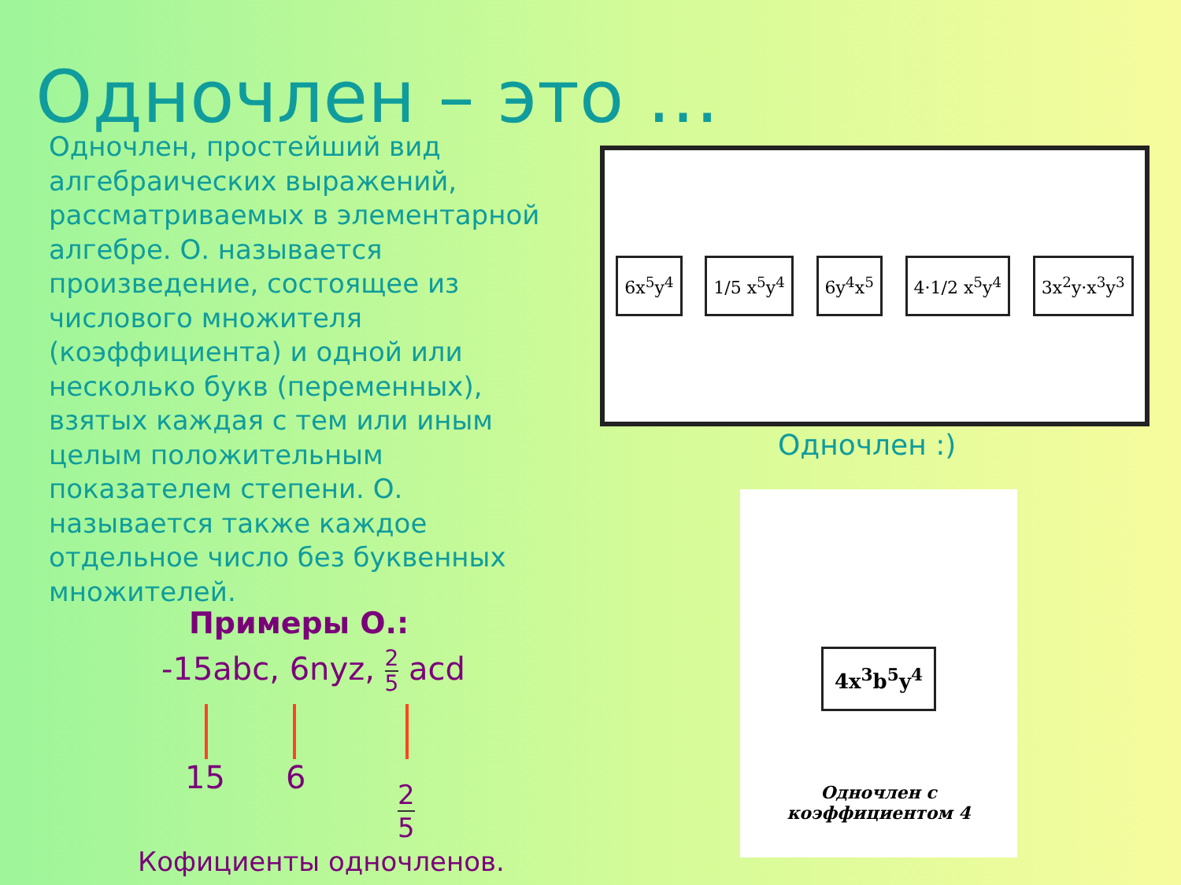Одночлен – это …
Одночлен, простейший вид алгебраических выражений, рассматриваемых в элементарной алгебре. О. называется произведение, состоящее из числового множителя (коэффициента) и одной или несколько букв (переменных), взятых каждая с тем или иным целым положительным показателем степени. О. называется также каждое отдельное число без буквенных множителей.
Примеры О.:
-15abc, 6nyz, 2 5 acd
15 6
2 5
Кофициенты одночленов.
6x<sup>5</sup>y<sup>4</sup> 1/5 x<sup>5</sup>y<sup>4</sup> 6y<sup>4</sup>x<sup>5</sup> 4·1/2 x<sup>5</sup>y<sup>4</sup> 3x<sup>2</sup>y·x<sup>3</sup>y<sup>3</sup>
Одночлен :)
4x<sup>3</sup>b<sup>5</sup>y<sup>4</sup>
Одночлен с
коэффициентом 4